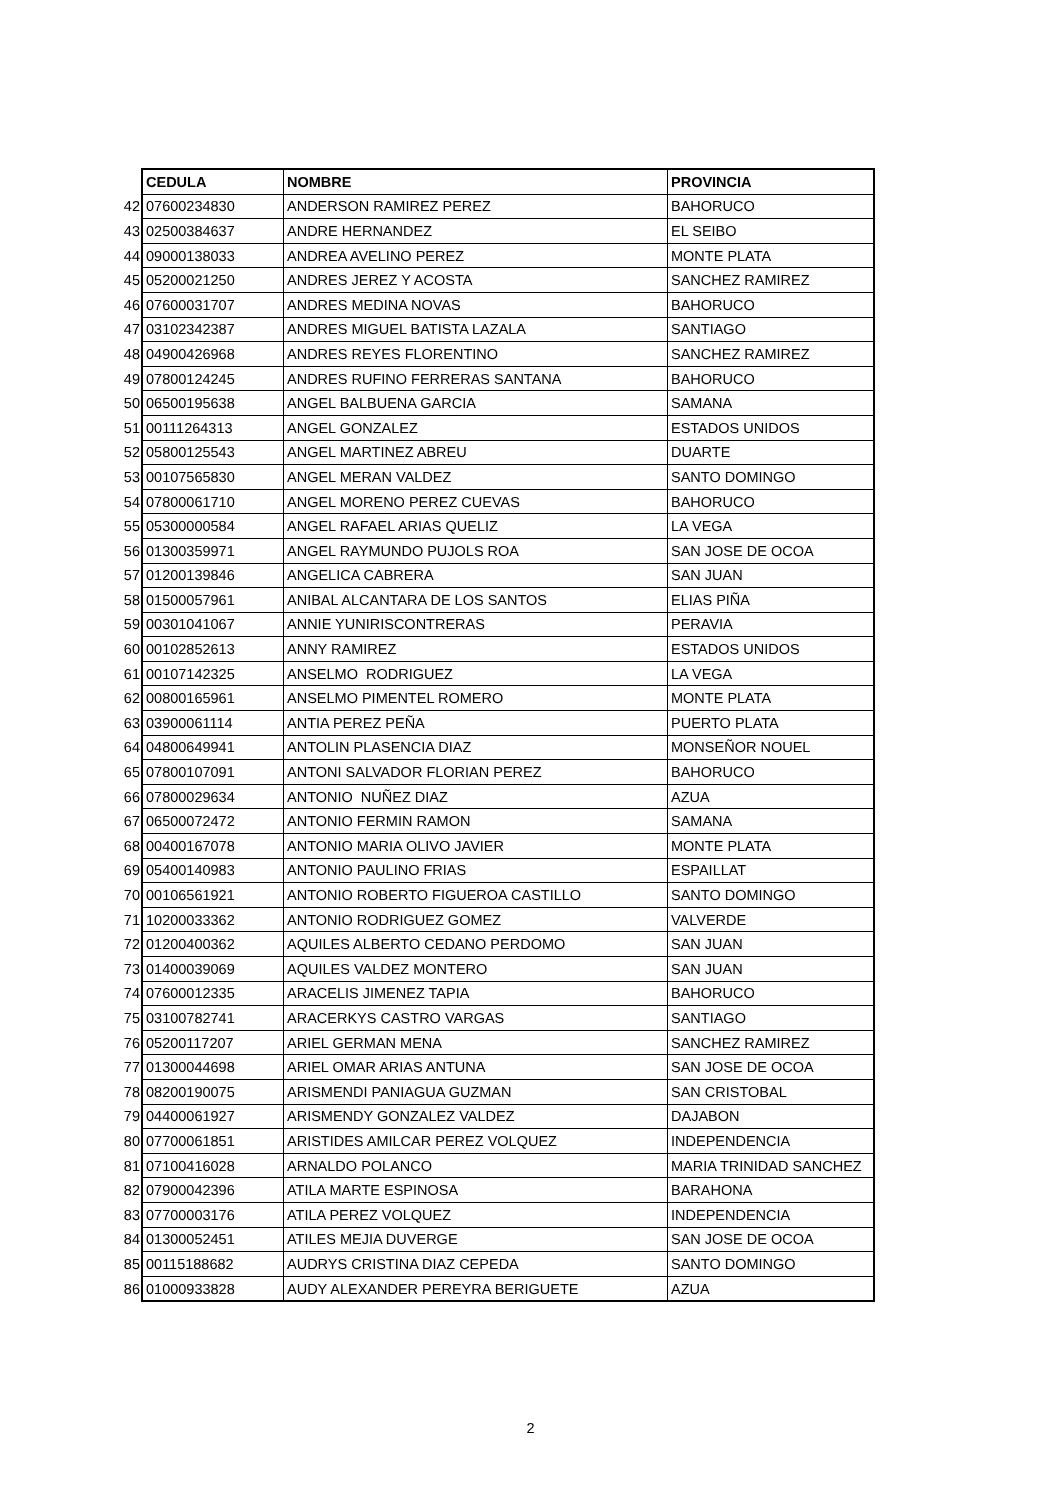| | CEDULA | NOMBRE | PROVINCIA |
| 42 | 07600234830 | ANDERSON RAMIREZ PEREZ | BAHORUCO |
| 43 | 02500384637 | ANDRE HERNANDEZ | EL SEIBO |
| 44 | 09000138033 | ANDREA AVELINO PEREZ | MONTE PLATA |
| 45 | 05200021250 | ANDRES JEREZ Y ACOSTA | SANCHEZ RAMIREZ |
| 46 | 07600031707 | ANDRES MEDINA NOVAS | BAHORUCO |
| 47 | 03102342387 | ANDRES MIGUEL BATISTA LAZALA | SANTIAGO |
| 48 | 04900426968 | ANDRES REYES FLORENTINO | SANCHEZ RAMIREZ |
| 49 | 07800124245 | ANDRES RUFINO FERRERAS SANTANA | BAHORUCO |
| 50 | 06500195638 | ANGEL BALBUENA GARCIA | SAMANA |
| 51 | 00111264313 | ANGEL GONZALEZ | ESTADOS UNIDOS |
| 52 | 05800125543 | ANGEL MARTINEZ ABREU | DUARTE |
| 53 | 00107565830 | ANGEL MERAN VALDEZ | SANTO DOMINGO |
| 54 | 07800061710 | ANGEL MORENO PEREZ CUEVAS | BAHORUCO |
| 55 | 05300000584 | ANGEL RAFAEL ARIAS QUELIZ | LA VEGA |
| 56 | 01300359971 | ANGEL RAYMUNDO PUJOLS ROA | SAN JOSE DE OCOA |
| 57 | 01200139846 | ANGELICA CABRERA | SAN JUAN |
| 58 | 01500057961 | ANIBAL ALCANTARA DE LOS SANTOS | ELIAS PIÑA |
| 59 | 00301041067 | ANNIE YUNIRISCONTRERAS | PERAVIA |
| 60 | 00102852613 | ANNY RAMIREZ | ESTADOS UNIDOS |
| 61 | 00107142325 | ANSELMO RODRIGUEZ | LA VEGA |
| 62 | 00800165961 | ANSELMO PIMENTEL ROMERO | MONTE PLATA |
| 63 | 03900061114 | ANTIA PEREZ PEÑA | PUERTO PLATA |
| 64 | 04800649941 | ANTOLIN PLASENCIA DIAZ | MONSEÑOR NOUEL |
| 65 | 07800107091 | ANTONI SALVADOR FLORIAN PEREZ | BAHORUCO |
| 66 | 07800029634 | ANTONIO NUÑEZ DIAZ | AZUA |
| 67 | 06500072472 | ANTONIO FERMIN RAMON | SAMANA |
| 68 | 00400167078 | ANTONIO MARIA OLIVO JAVIER | MONTE PLATA |
| 69 | 05400140983 | ANTONIO PAULINO FRIAS | ESPAILLAT |
| 70 | 00106561921 | ANTONIO ROBERTO FIGUEROA CASTILLO | SANTO DOMINGO |
| 71 | 10200033362 | ANTONIO RODRIGUEZ GOMEZ | VALVERDE |
| 72 | 01200400362 | AQUILES ALBERTO CEDANO PERDOMO | SAN JUAN |
| 73 | 01400039069 | AQUILES VALDEZ MONTERO | SAN JUAN |
| 74 | 07600012335 | ARACELIS JIMENEZ TAPIA | BAHORUCO |
| 75 | 03100782741 | ARACERKYS CASTRO VARGAS | SANTIAGO |
| 76 | 05200117207 | ARIEL GERMAN MENA | SANCHEZ RAMIREZ |
| 77 | 01300044698 | ARIEL OMAR ARIAS ANTUNA | SAN JOSE DE OCOA |
| 78 | 08200190075 | ARISMENDI PANIAGUA GUZMAN | SAN CRISTOBAL |
| 79 | 04400061927 | ARISMENDY GONZALEZ VALDEZ | DAJABON |
| 80 | 07700061851 | ARISTIDES AMILCAR PEREZ VOLQUEZ | INDEPENDENCIA |
| 81 | 07100416028 | ARNALDO POLANCO | MARIA TRINIDAD SANCHEZ |
| 82 | 07900042396 | ATILA MARTE ESPINOSA | BARAHONA |
| 83 | 07700003176 | ATILA PEREZ VOLQUEZ | INDEPENDENCIA |
| 84 | 01300052451 | ATILES MEJIA DUVERGE | SAN JOSE DE OCOA |
| 85 | 00115188682 | AUDRYS CRISTINA DIAZ CEPEDA | SANTO DOMINGO |
| 86 | 01000933828 | AUDY ALEXANDER PEREYRA BERIGUETE | AZUA |
2